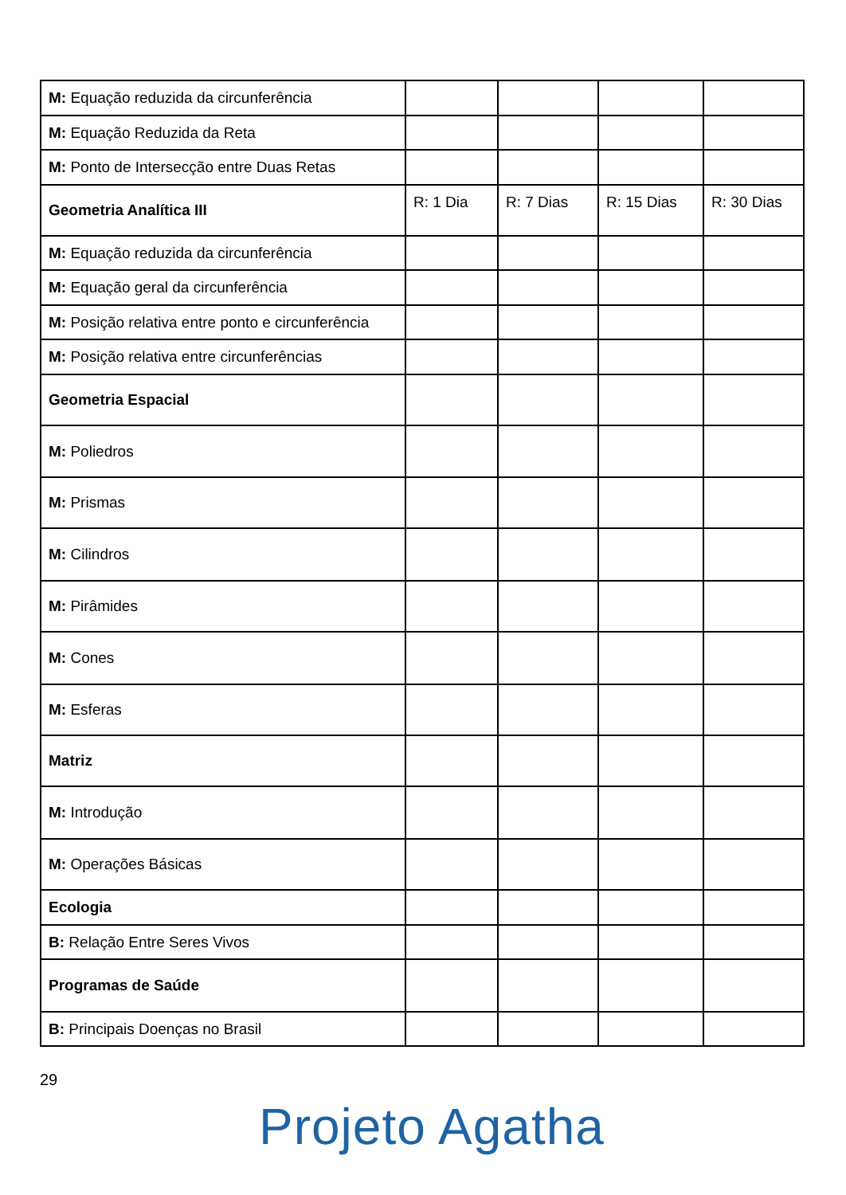| M: Equação reduzida da circunferência | | | | |
| M: Equação Reduzida da Reta | | | | |
| M: Ponto de Intersecção entre Duas Retas | | | | |
| Geometria Analítica III | R: 1 Dia | R: 7 Dias | R: 15 Dias | R: 30 Dias |
| M: Equação reduzida da circunferência | | | | |
| M: Equação geral da circunferência | | | | |
| M: Posição relativa entre ponto e circunferência | | | | |
| M: Posição relativa entre circunferências | | | | |
| Geometria Espacial | | | | |
| M: Poliedros | | | | |
| M: Prismas | | | | |
| M: Cilindros | | | | |
| M: Pirâmides | | | | |
| M: Cones | | | | |
| M: Esferas | | | | |
| Matriz | | | | |
| M: Introdução | | | | |
| M: Operações Básicas | | | | |
| Ecologia | | | | |
| B: Relação Entre Seres Vivos | | | | |
| Programas de Saúde | | | | |
| B: Principais Doenças no Brasil | | | | |
29
Projeto Agatha